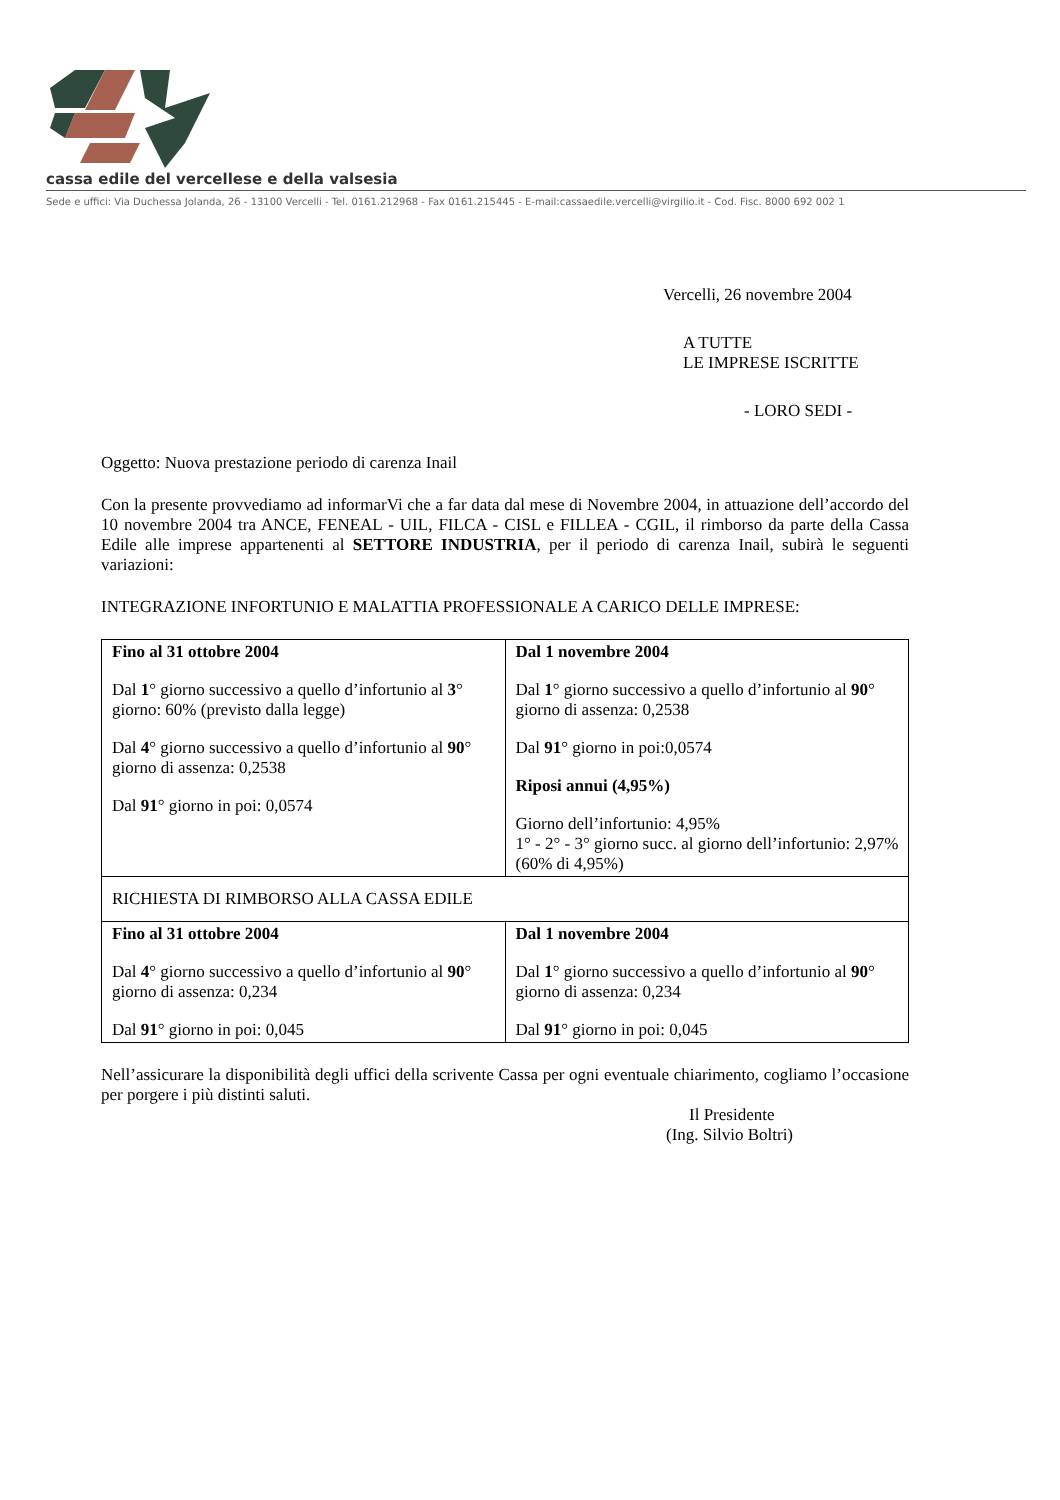cassa edile del vercellese e della valsesia
Sede e uffici: Via Duchessa Jolanda, 26 - 13100 Vercelli - Tel. 0161.212968 - Fax 0161.215445 - E-mail:cassaedile.vercelli@virgilio.it - Cod. Fisc. 8000 692 002 1
Vercelli, 26 novembre 2004
A TUTTE
LE IMPRESE ISCRITTE
- LORO SEDI -
Oggetto: Nuova prestazione periodo di carenza Inail
Con la presente provvediamo ad informarVi che a far data dal mese di Novembre 2004, in attuazione dell’accordo del 10 novembre 2004 tra ANCE, FENEAL - UIL, FILCA - CISL e FILLEA - CGIL, il rimborso da parte della Cassa Edile alle imprese appartenenti al SETTORE INDUSTRIA, per il periodo di carenza Inail, subirà le seguenti variazioni:
INTEGRAZIONE INFORTUNIO E MALATTIA PROFESSIONALE A CARICO DELLE IMPRESE:
| Fino al 31 ottobre 2004 Dal 1 ° giorno successivo a quello d’infortunio al 3 ° giorno: 60% (previsto dalla legge) Dal 4 ° giorno successivo a quello d’infortunio al 90 ° giorno di assenza: 0,2538 Dal 91 ° giorno in poi: 0,0574 | Dal 1 novembre 2004 Dal 1 ° giorno successivo a quello d’infortunio al 90 ° giorno di assenza: 0,2538 Dal 91 ° giorno in poi:0,0574 Riposi annui (4,95%) Giorno dell’infortunio: 4,95% 1° - 2° - 3° giorno succ. al giorno dell’infortunio: 2,97% (60% di 4,95%) |
| RICHIESTA DI RIMBORSO ALLA CASSA EDILE | |
| Fino al 31 ottobre 2004 Dal 4 ° giorno successivo a quello d’infortunio al 90 ° giorno di assenza: 0,234 Dal 91 ° giorno in poi: 0,045 | Dal 1 novembre 2004 Dal 1 ° giorno successivo a quello d’infortunio al 90 ° giorno di assenza: 0,234 Dal 91 ° giorno in poi: 0,045 |
Nell’assicurare la disponibilità degli uffici della scrivente Cassa per ogni eventuale chiarimento, cogliamo l’occasione per porgere i più distinti saluti.
Il Presidente
(Ing. Silvio Boltri)